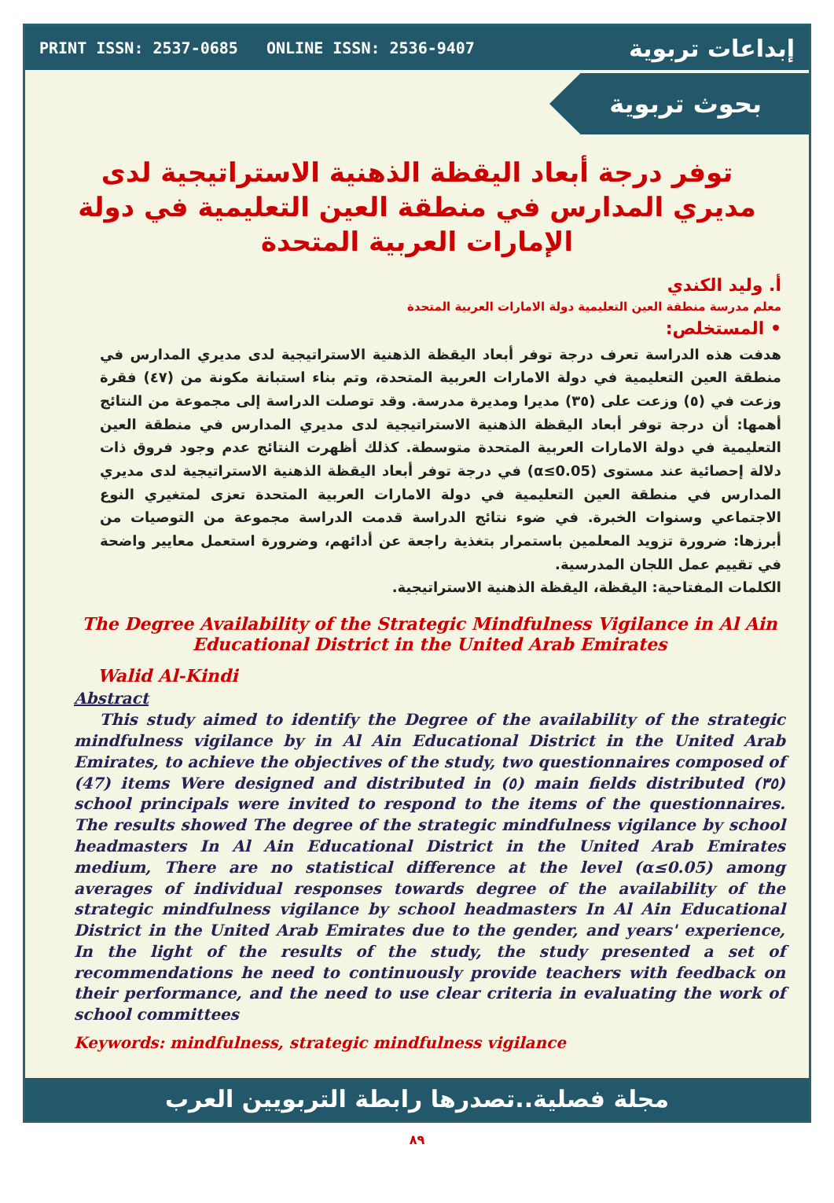PRINT ISSN: 2537-0685 ONLINE ISSN: 2536-9407 إبداعات تربوية
بحوث تربوية
توفر درجة أبعاد اليقظة الذهنية الاستراتيجية لدى مديري المدارس في منطقة العين التعليمية في دولة الإمارات العربية المتحدة
أ. وليد الكندي
معلم مدرسة منطقة العين التعليمية دولة الامارات العربية المتحدة
• المستخلص:
هدفت هذه الدراسة تعرف درجة توفر أبعاد اليقظة الذهنية الاستراتيجية لدى مديري المدارس في منطقة العين التعليمية في دولة الامارات العربية المتحدة، وتم بناء استبانة مكونة من (٤٧) فقرة وزعت في (٥) وزعت على (٣٥) مديرا ومديرة مدرسة. وقد توصلت الدراسة إلى مجموعة من النتائج أهمها: أن درجة توفر أبعاد اليقظة الذهنية الاستراتيجية لدى مديري المدارس في منطقة العين التعليمية في دولة الامارات العربية المتحدة متوسطة. كذلك أظهرت النتائج عدم وجود فروق ذات دلالة إحصائية عند مستوى (α≤0.05) في درجة توفر أبعاد اليقظة الذهنية الاستراتيجية لدى مديري المدارس في منطقة العين التعليمية في دولة الامارات العربية المتحدة تعزى لمتغيري النوع الاجتماعي وسنوات الخبرة. في ضوء نتائج الدراسة قدمت الدراسة مجموعة من التوصيات من أبرزها: ضرورة تزويد المعلمين باستمرار بتغذية راجعة عن أدائهم، وضرورة استعمل معايير واضحة في تقييم عمل اللجان المدرسية.
الكلمات المفتاحية: اليقظة، اليقظة الذهنية الاستراتيجية.
The Degree Availability of the Strategic Mindfulness Vigilance in Al Ain Educational District in the United Arab Emirates
Walid Al-Kindi
Abstract
This study aimed to identify the Degree of the availability of the strategic mindfulness vigilance by in Al Ain Educational District in the United Arab Emirates, to achieve the objectives of the study, two questionnaires composed of (47) items Were designed and distributed in (٥) main fields distributed (٣٥) school principals were invited to respond to the items of the questionnaires. The results showed The degree of the strategic mindfulness vigilance by school headmasters In Al Ain Educational District in the United Arab Emirates medium, There are no statistical difference at the level (α≤0.05) among averages of individual responses towards degree of the availability of the strategic mindfulness vigilance by school headmasters In Al Ain Educational District in the United Arab Emirates due to the gender, and years' experience, In the light of the results of the study, the study presented a set of recommendations he need to continuously provide teachers with feedback on their performance, and the need to use clear criteria in evaluating the work of school committees
Keywords: mindfulness, strategic mindfulness vigilance
مجلة فصلية..تصدرها رابطة التربويين العرب
٨٩